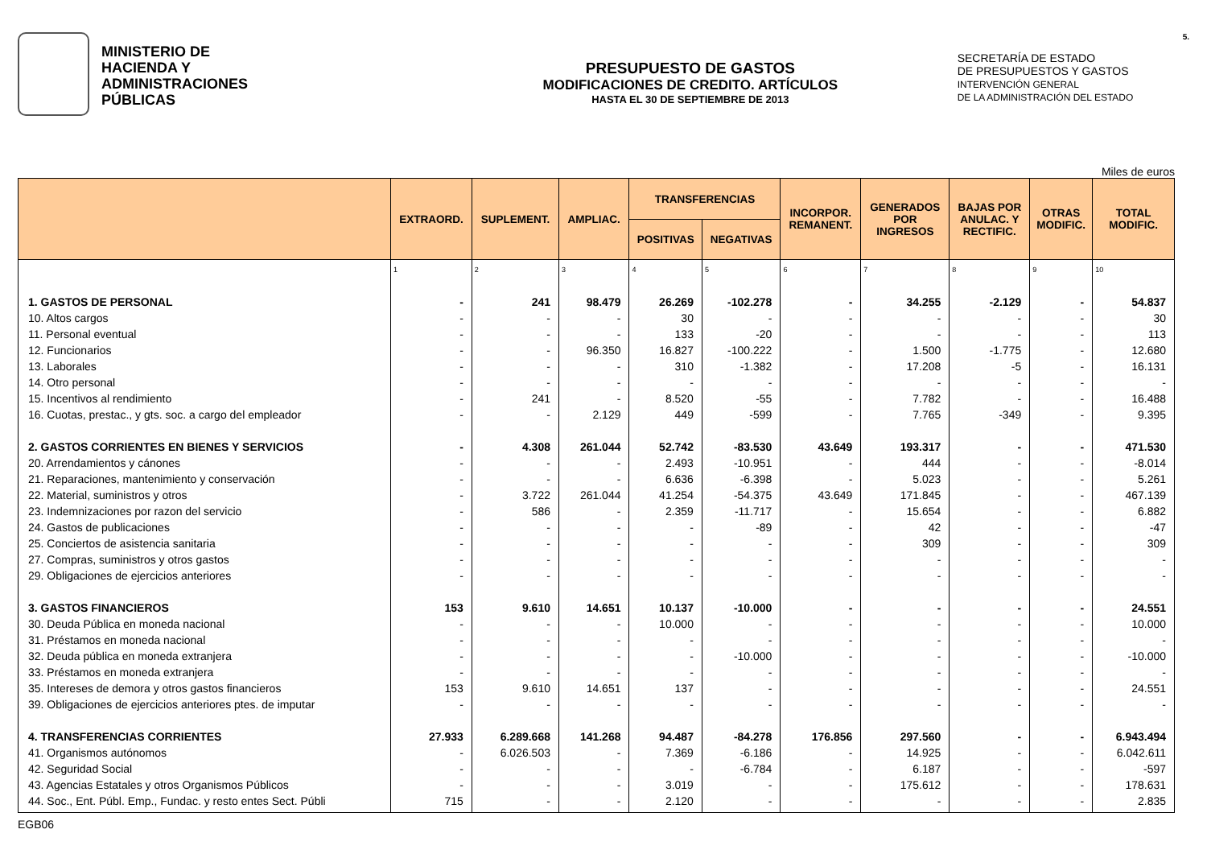MINISTERIO DE
HACIENDA Y
ADMINISTRACIONES
PÚBLICAS
PRESUPUESTO DE GASTOS
MODIFICACIONES DE CREDITO. ARTÍCULOS
HASTA EL 30 DE SEPTIEMBRE DE 2013
SECRETARÍA DE ESTADO
DE PRESUPUESTOS Y GASTOS
INTERVENCIÓN GENERAL
DE LA ADMINISTRACIÓN DEL ESTADO
5.
Miles de euros
| | EXTRAORD. | SUPLEMENT. | AMPLIAC. | TRANSFERENCIAS | | INCORPOR. REMANENT. | GENERADOS POR INGRESOS | BAJAS POR ANULAC. Y RECTIFIC. | OTRAS MODIFIC. | TOTAL MODIFIC. |
| --- | --- | --- | --- | --- | --- | --- | --- | --- | --- | --- |
| | | | | POSITIVAS | NEGATIVAS | | | | | |
| | 1 | 2 | 3 | 4 | 5 | 6 | 7 | 8 | 9 | 10 |
| 1. GASTOS DE PERSONAL | - | 241 | 98.479 | 26.269 | -102.278 | - | 34.255 | -2.129 | - | 54.837 |
| 10. Altos cargos | - | - | - | 30 | - | - | - | - | - | 30 |
| 11. Personal eventual | - | - | - | 133 | -20 | - | - | - | - | 113 |
| 12. Funcionarios | - | - | 96.350 | 16.827 | -100.222 | - | 1.500 | -1.775 | - | 12.680 |
| 13. Laborales | - | - | - | 310 | -1.382 | - | 17.208 | -5 | - | 16.131 |
| 14. Otro personal | - | - | - | - | - | - | - | - | - | - |
| 15. Incentivos al rendimiento | - | 241 | - | 8.520 | -55 | - | 7.782 | - | - | 16.488 |
| 16. Cuotas, prestac., y gts. soc. a cargo del empleador | - | - | 2.129 | 449 | -599 | - | 7.765 | -349 | - | 9.395 |
| 2. GASTOS CORRIENTES EN BIENES Y SERVICIOS | - | 4.308 | 261.044 | 52.742 | -83.530 | 43.649 | 193.317 | - | - | 471.530 |
| 20. Arrendamientos y cánones | - | - | - | 2.493 | -10.951 | - | 444 | - | - | -8.014 |
| 21. Reparaciones, mantenimiento y conservación | - | - | - | 6.636 | -6.398 | - | 5.023 | - | - | 5.261 |
| 22. Material, suministros y otros | - | 3.722 | 261.044 | 41.254 | -54.375 | 43.649 | 171.845 | - | - | 467.139 |
| 23. Indemnizaciones por razon del servicio | - | 586 | - | 2.359 | -11.717 | - | 15.654 | - | - | 6.882 |
| 24. Gastos de publicaciones | - | - | - | - | -89 | - | 42 | - | - | -47 |
| 25. Conciertos de asistencia sanitaria | - | - | - | - | - | - | 309 | - | - | 309 |
| 27. Compras, suministros y otros gastos | - | - | - | - | - | - | - | - | - | - |
| 29. Obligaciones de ejercicios anteriores | - | - | - | - | - | - | - | - | - | - |
| 3. GASTOS FINANCIEROS | 153 | 9.610 | 14.651 | 10.137 | -10.000 | - | - | - | - | 24.551 |
| 30. Deuda Pública en moneda nacional | - | - | - | 10.000 | - | - | - | - | - | 10.000 |
| 31. Préstamos en moneda nacional | - | - | - | - | - | - | - | - | - | - |
| 32. Deuda pública en moneda extranjera | - | - | - | - | -10.000 | - | - | - | - | -10.000 |
| 33. Préstamos en moneda extranjera | - | - | - | - | - | - | - | - | - | - |
| 35. Intereses de demora y otros gastos financieros | 153 | 9.610 | 14.651 | 137 | - | - | - | - | - | 24.551 |
| 39. Obligaciones de ejercicios anteriores ptes. de imputar | - | - | - | - | - | - | - | - | - | - |
| 4. TRANSFERENCIAS CORRIENTES | 27.933 | 6.289.668 | 141.268 | 94.487 | -84.278 | 176.856 | 297.560 | - | - | 6.943.494 |
| 41. Organismos autónomos | - | 6.026.503 | - | 7.369 | -6.186 | - | 14.925 | - | - | 6.042.611 |
| 42. Seguridad Social | - | - | - | - | -6.784 | - | 6.187 | - | - | -597 |
| 43. Agencias Estatales y otros Organismos Públicos | - | - | - | 3.019 | - | - | 175.612 | - | - | 178.631 |
| 44. Soc., Ent. Públ. Emp., Fundac. y resto entes Sect. Públi | 715 | - | - | 2.120 | - | - | - | - | - | 2.835 |
EGB06